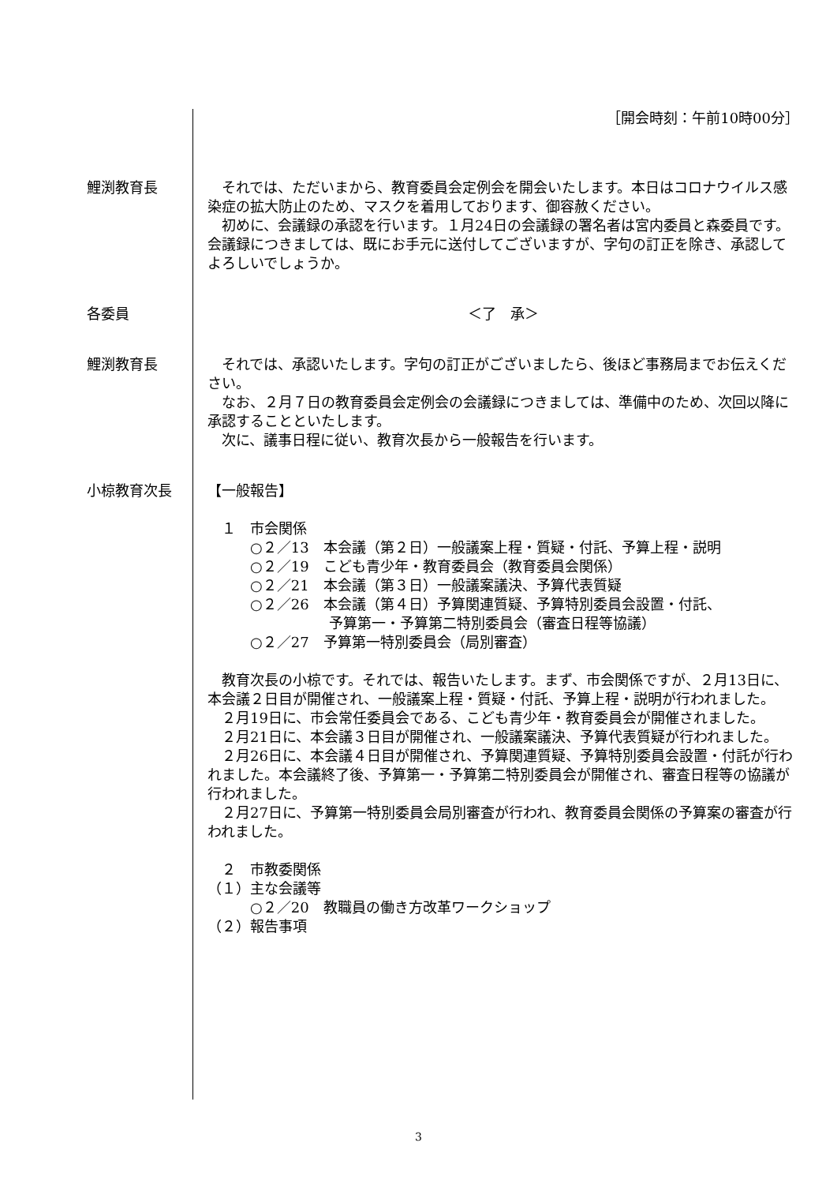［開会時刻：午前10時00分］
鯉渕教育長 　それでは、ただいまから、教育委員会定例会を開会いたします。本日はコロナウイルス感染症の拡大防止のため、マスクを着用しております、御容赦ください。
　初めに、会議録の承認を行います。１月24日の会議録の署名者は宮内委員と森委員です。会議録につきましては、既にお手元に送付してございますが、字句の訂正を除き、承認してよろしいでしょうか。
各委員 ＜了　承＞
鯉渕教育長 　それでは、承認いたします。字句の訂正がございましたら、後ほど事務局までお伝えください。
　なお、２月７日の教育委員会定例会の会議録につきましては、準備中のため、次回以降に承認することといたします。
　次に、議事日程に従い、教育次長から一般報告を行います。
小椋教育次長 【一般報告】
　１　市会関係
○２／13　本会議（第２日）一般議案上程・質疑・付託、予算上程・説明
○２／19　こども青少年・教育委員会（教育委員会関係）
○２／21　本会議（第３日）一般議案議決、予算代表質疑
○２／26　本会議（第４日）予算関連質疑、予算特別委員会設置・付託、
予算第一・予算第二特別委員会（審査日程等協議）
○２／27　予算第一特別委員会（局別審査）
　教育次長の小椋です。それでは、報告いたします。まず、市会関係ですが、２月13日に、本会議２日目が開催され、一般議案上程・質疑・付託、予算上程・説明が行われました。
　２月19日に、市会常任委員会である、こども青少年・教育委員会が開催されました。
　２月21日に、本会議３日目が開催され、一般議案議決、予算代表質疑が行われました。
　２月26日に、本会議４日目が開催され、予算関連質疑、予算特別委員会設置・付託が行われました。本会議終了後、予算第一・予算第二特別委員会が開催され、審査日程等の協議が行われました。
　２月27日に、予算第一特別委員会局別審査が行われ、教育委員会関係の予算案の審査が行われました。
　２　市教委関係
（１）主な会議等
○２／20　教職員の働き方改革ワークショップ
（２）報告事項
3